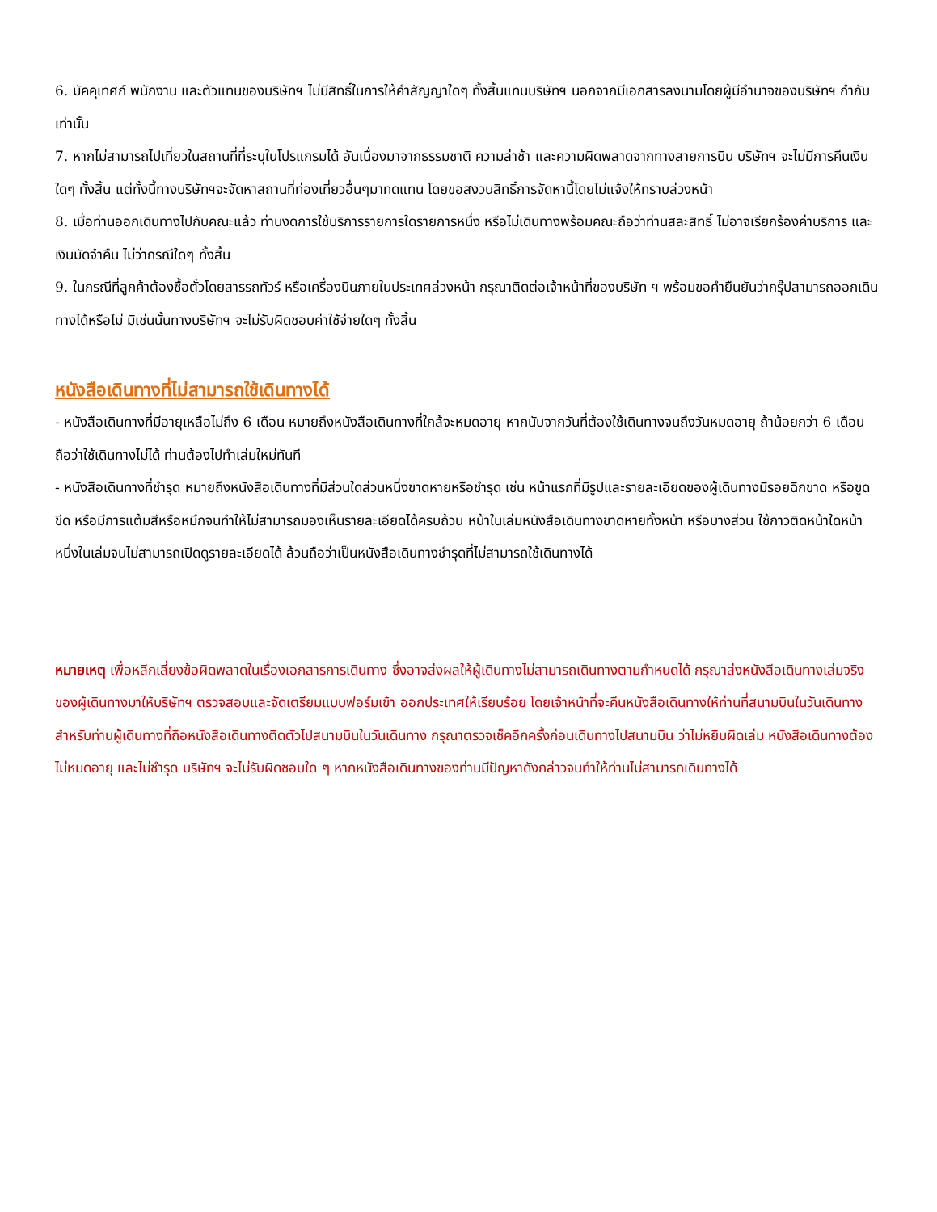6. มัคคุเทศก์ พนักงาน และตัวแทนของบริษัทฯ ไม่มีสิทธิ์ในการให้คำสัญญาใดๆ ทั้งสิ้นแทนบริษัทฯ นอกจากมีเอกสารลงนามโดยผู้มีอำนาจของบริษัทฯ กำกับเท่านั้น
7. หากไม่สามารถไปเที่ยวในสถานที่ที่ระบุในโปรแกรมได้ อันเนื่องมาจากธรรมชาติ ความล่าช้า และความผิดพลาดจากทางสายการบิน บริษัทฯ จะไม่มีการคืนเงินใดๆ ทั้งสิ้น แต่ทั้งนี้ทางบริษัทฯจะจัดหาสถานที่ท่องเที่ยวอื่นๆมาทดแทน โดยขอสงวนสิทธิ์การจัดหานี้โดยไม่แจ้งให้ทราบล่วงหน้า
8. เมื่อท่านออกเดินทางไปกับคณะแล้ว ท่านงดการใช้บริการรายการใดรายการหนึ่ง หรือไม่เดินทางพร้อมคณะถือว่าท่านสละสิทธิ์ ไม่อาจเรียกร้องค่าบริการ และเงินมัดจำคืน ไม่ว่ากรณีใดๆ ทั้งสิ้น
9. ในกรณีที่ลูกค้าต้องซื้อตั๋วโดยสารรถทัวร์ หรือเครื่องบินภายในประเทศล่วงหน้า กรุณาติดต่อเจ้าหน้าที่ของบริษัท ฯ พร้อมขอคำยืนยันว่ากรุ๊ปสามารถออกเดินทางได้หรือไม่ มิเช่นนั้นทางบริษัทฯ จะไม่รับผิดชอบค่าใช้จ่ายใดๆ ทั้งสิ้น
หนังสือเดินทางที่ไม่สามารถใช้เดินทางได้
- หนังสือเดินทางที่มีอายุเหลือไม่ถึง 6 เดือน หมายถึงหนังสือเดินทางที่ใกล้จะหมดอายุ หากนับจากวันที่ต้องใช้เดินทางจนถึงวันหมดอายุ ถ้าน้อยกว่า 6 เดือนถือว่าใช้เดินทางไม่ได้ ท่านต้องไปทำเล่มใหม่ทันที
- หนังสือเดินทางที่ชำรุด หมายถึงหนังสือเดินทางที่มีส่วนใดส่วนหนึ่งขาดหายหรือชำรุด เช่น หน้าแรกที่มีรูปและรายละเอียดของผู้เดินทางมีรอยฉีกขาด หรือขูดขีด หรือมีการแต้มสีหรือหมึกจนทำให้ไม่สามารถมองเห็นรายละเอียดได้ครบถ้วน หน้าในเล่มหนังสือเดินทางขาดหายทั้งหน้า หรือบางส่วน ใช้กาวติดหน้าใดหน้าหนึ่งในเล่มจนไม่สามารถเปิดดูรายละเอียดได้ ล้วนถือว่าเป็นหนังสือเดินทางชำรุดที่ไม่สามารถใช้เดินทางได้
หมายเหตุ เพื่อหลีกเลี่ยงข้อผิดพลาดในเรื่องเอกสารการเดินทาง ซึ่งอาจส่งผลให้ผู้เดินทางไม่สามารถเดินทางตามกำหนดได้ กรุณาส่งหนังสือเดินทางเล่มจริงของผู้เดินทางมาให้บริษัทฯ ตรวจสอบและจัดเตรียมแบบฟอร์มเข้า ออกประเทศให้เรียบร้อย โดยเจ้าหน้าที่จะคืนหนังสือเดินทางให้ท่านที่สนามบินในวันเดินทาง สำหรับท่านผู้เดินทางที่ถือหนังสือเดินทางติดตัวไปสนามบินในวันเดินทาง กรุณาตรวจเช็คอีกครั้งก่อนเดินทางไปสนามบิน ว่าไม่หยิบผิดเล่ม หนังสือเดินทางต้องไม่หมดอายุ และไม่ชำรุด บริษัทฯ จะไม่รับผิดชอบใด ๆ หากหนังสือเดินทางของท่านมีปัญหาดังกล่าวจนทำให้ท่านไม่สามารถเดินทางได้